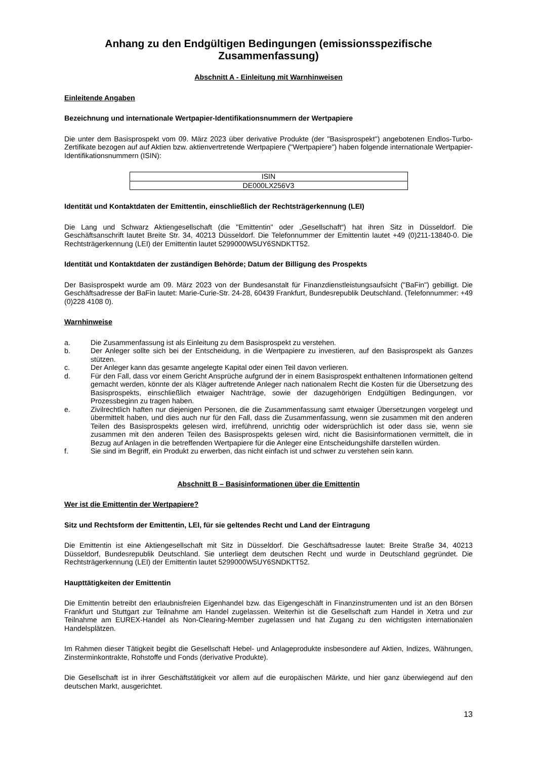Anhang zu den Endgültigen Bedingungen (emissionsspezifische Zusammenfassung)
Abschnitt A - Einleitung mit Warnhinweisen
Einleitende Angaben
Bezeichnung und internationale Wertpapier-Identifikationsnummern der Wertpapiere
Die unter dem Basisprospekt vom 09. März 2023 über derivative Produkte (der "Basisprospekt") angebotenen Endlos-Turbo-Zertifikate bezogen auf auf Aktien bzw. aktienvertretende Wertpapiere ("Wertpapiere") haben folgende internationale Wertpapier-Identifikationsnummern (ISIN):
| ISIN |
| DE000LX256V3 |
Identität und Kontaktdaten der Emittentin, einschließlich der Rechtsträgerkennung (LEI)
Die Lang und Schwarz Aktiengesellschaft (die "Emittentin" oder „Gesellschaft“) hat ihren Sitz in Düsseldorf. Die Geschäftsanschrift lautet Breite Str. 34, 40213 Düsseldorf. Die Telefonnummer der Emittentin lautet +49 (0)211-13840-0. Die Rechtsträgerkennung (LEI) der Emittentin lautet 5299000W5UY6SNDKTT52.
Identität und Kontaktdaten der zuständigen Behörde; Datum der Billigung des Prospekts
Der Basisprospekt wurde am 09. März 2023 von der Bundesanstalt für Finanzdienstleistungsaufsicht ("BaFin") gebilligt. Die Geschäftsadresse der BaFin lautet: Marie-Curie-Str. 24-28, 60439 Frankfurt, Bundesrepublik Deutschland. (Telefonnummer: +49 (0)228 4108 0).
Warnhinweise
a. Die Zusammenfassung ist als Einleitung zu dem Basisprospekt zu verstehen.
b. Der Anleger sollte sich bei der Entscheidung, in die Wertpapiere zu investieren, auf den Basisprospekt als Ganzes stützen.
c. Der Anleger kann das gesamte angelegte Kapital oder einen Teil davon verlieren.
d. Für den Fall, dass vor einem Gericht Ansprüche aufgrund der in einem Basisprospekt enthaltenen Informationen geltend gemacht werden, könnte der als Kläger auftretende Anleger nach nationalem Recht die Kosten für die Übersetzung des Basisprospekts, einschließlich etwaiger Nachträge, sowie der dazugehörigen Endgültigen Bedingungen, vor Prozessbeginn zu tragen haben.
e. Zivilrechtlich haften nur diejenigen Personen, die die Zusammenfassung samt etwaiger Übersetzungen vorgelegt und übermittelt haben, und dies auch nur für den Fall, dass die Zusammenfassung, wenn sie zusammen mit den anderen Teilen des Basisprospekts gelesen wird, irreführend, unrichtig oder widersprüchlich ist oder dass sie, wenn sie zusammen mit den anderen Teilen des Basisprospekts gelesen wird, nicht die Basisinformationen vermittelt, die in Bezug auf Anlagen in die betreffenden Wertpapiere für die Anleger eine Entscheidungshilfe darstellen würden.
f. Sie sind im Begriff, ein Produkt zu erwerben, das nicht einfach ist und schwer zu verstehen sein kann.
Abschnitt B – Basisinformationen über die Emittentin
Wer ist die Emittentin der Wertpapiere?
Sitz und Rechtsform der Emittentin, LEI, für sie geltendes Recht und Land der Eintragung
Die Emittentin ist eine Aktiengesellschaft mit Sitz in Düsseldorf. Die Geschäftsadresse lautet: Breite Straße 34, 40213 Düsseldorf, Bundesrepublik Deutschland. Sie unterliegt dem deutschen Recht und wurde in Deutschland gegründet. Die Rechtsträgerkennung (LEI) der Emittentin lautet 5299000W5UY6SNDKTT52.
Haupttätigkeiten der Emittentin
Die Emittentin betreibt den erlaubnisfreien Eigenhandel bzw. das Eigengeschäft in Finanzinstrumenten und ist an den Börsen Frankfurt und Stuttgart zur Teilnahme am Handel zugelassen. Weiterhin ist die Gesellschaft zum Handel in Xetra und zur Teilnahme am EUREX-Handel als Non-Clearing-Member zugelassen und hat Zugang zu den wichtigsten internationalen Handelsplätzen.
Im Rahmen dieser Tätigkeit begibt die Gesellschaft Hebel- und Anlageprodukte insbesondere auf Aktien, Indizes, Währungen, Zinsterminkontrakte, Rohstoffe und Fonds (derivative Produkte).
Die Gesellschaft ist in ihrer Geschäftstätigkeit vor allem auf die europäischen Märkte, und hier ganz überwiegend auf den deutschen Markt, ausgerichtet.
13